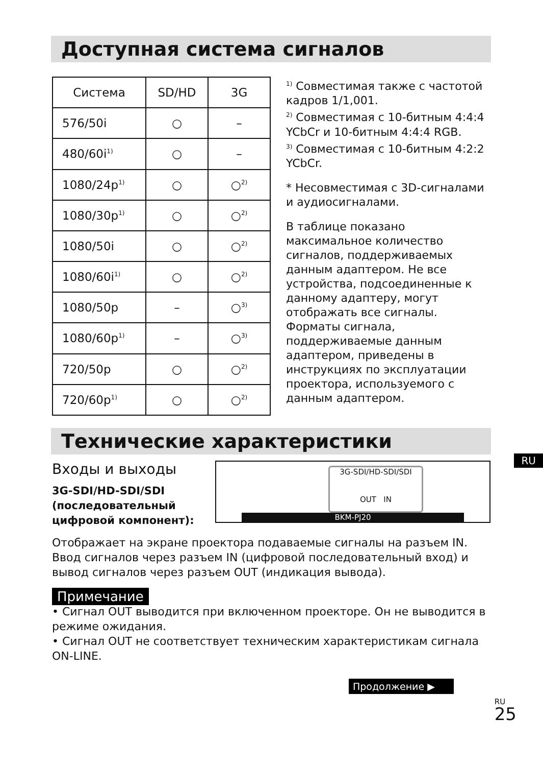Доступная система сигналов
| Система | SD/HD | 3G |
| 576/50i | ○ | – |
| 480/60i<sup>1)</sup> | ○ | – |
| 1080/24p<sup>1)</sup> | ○ | ○<sup>2)</sup> |
| 1080/30p<sup>1)</sup> | ○ | ○<sup>2)</sup> |
| 1080/50i | ○ | ○<sup>2)</sup> |
| 1080/60i<sup>1)</sup> | ○ | ○<sup>2)</sup> |
| 1080/50p | – | ○<sup>3)</sup> |
| 1080/60p<sup>1)</sup> | – | ○<sup>3)</sup> |
| 720/50p | ○ | ○<sup>2)</sup> |
| 720/60p<sup>1)</sup> | ○ | ○<sup>2)</sup> |
<sup>1)</sup> Совместимая также с частотой кадров 1/1,001.
<sup>2)</sup> Совместимая с 10-битным 4:4:4 YCbCr и 10-битным 4:4:4 RGB.
<sup>3)</sup> Совместимая с 10-битным 4:2:2 YCbCr.
* Несовместимая с 3D-сигналами и аудиосигналами.
В таблице показано максимальное количество сигналов, поддерживаемых данным адаптером. Не все устройства, подсоединенные к данному адаптеру, могут отображать все сигналы. Форматы сигнала, поддерживаемые данным адаптером, приведены в инструкциях по эксплуатации проектора, используемого с данным адаптером.
Технические характеристики
RU
Входы и выходы
3G-SDI/HD-SDI/SDI (последовательный цифровой компонент):
3G-SDI/HD-SDI/SDI
OUT IN
BKM-PJ20
Отображает на экране проектора подаваемые сигналы на разъем IN. Ввод сигналов через разъем IN (цифровой последовательный вход) и вывод сигналов через разъем OUT (индикация вывода).
Примечание
• Сигнал OUT выводится при включенном проекторе. Он не выводится в режиме ожидания.
• Сигнал OUT не соответствует техническим характеристикам сигнала ON-LINE.
Продолжение ▶
RU
25